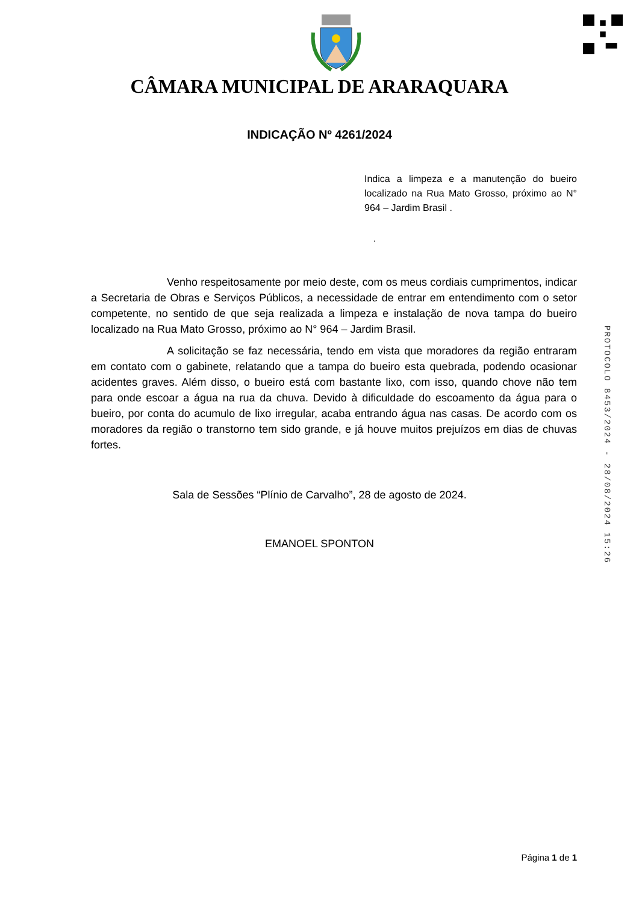CÂMARA MUNICIPAL DE ARARAQUARA
INDICAÇÃO Nº 4261/2024
Indica a limpeza e a manutenção do bueiro localizado na Rua Mato Grosso, próximo ao N° 964 – Jardim Brasil .
.
Venho respeitosamente por meio deste, com os meus cordiais cumprimentos, indicar a Secretaria de Obras e Serviços Públicos, a necessidade de entrar em entendimento com o setor competente, no sentido de que seja realizada a limpeza e instalação de nova tampa do bueiro localizado na Rua Mato Grosso, próximo ao N° 964 – Jardim Brasil.
A solicitação se faz necessária, tendo em vista que moradores da região entraram em contato com o gabinete, relatando que a tampa do bueiro esta quebrada, podendo ocasionar acidentes graves. Além disso, o bueiro está com bastante lixo, com isso, quando chove não tem para onde escoar a água na rua da chuva. Devido à dificuldade do escoamento da água para o bueiro, por conta do acumulo de lixo irregular, acaba entrando água nas casas. De acordo com os moradores da região o transtorno tem sido grande, e já houve muitos prejuízos em dias de chuvas fortes.
Sala de Sessões “Plínio de Carvalho”, 28 de agosto de 2024.
EMANOEL SPONTON
PROTOCOLO 8453/2024 - 28/08/2024 15:26
Página 1 de 1